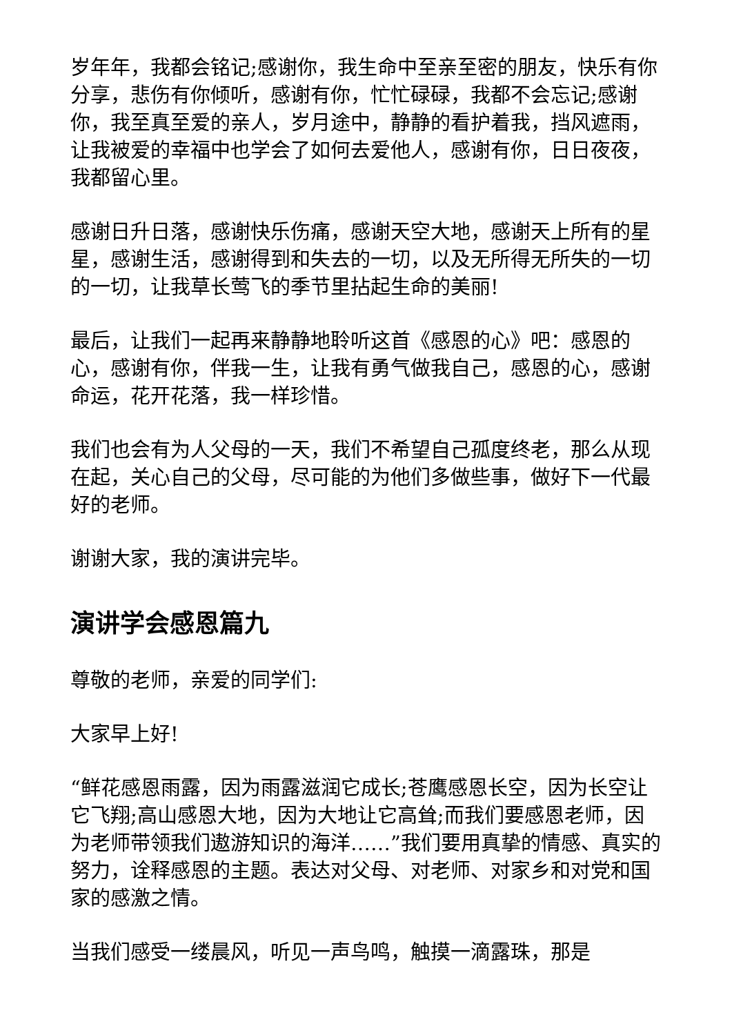岁年年，我都会铭记;感谢你，我生命中至亲至密的朋友，快乐有你分享，悲伤有你倾听，感谢有你，忙忙碌碌，我都不会忘记;感谢你，我至真至爱的亲人，岁月途中，静静的看护着我，挡风遮雨，让我被爱的幸福中也学会了如何去爱他人，感谢有你，日日夜夜，我都留心里。
感谢日升日落，感谢快乐伤痛，感谢天空大地，感谢天上所有的星星，感谢生活，感谢得到和失去的一切，以及无所得无所失的一切的一切，让我草长莺飞的季节里拈起生命的美丽!
最后，让我们一起再来静静地聆听这首《感恩的心》吧：感恩的心，感谢有你，伴我一生，让我有勇气做我自己，感恩的心，感谢命运，花开花落，我一样珍惜。
我们也会有为人父母的一天，我们不希望自己孤度终老，那么从现在起，关心自己的父母，尽可能的为他们多做些事，做好下一代最好的老师。
谢谢大家，我的演讲完毕。
演讲学会感恩篇九
尊敬的老师，亲爱的同学们:
大家早上好!
“鲜花感恩雨露，因为雨露滋润它成长;苍鹰感恩长空，因为长空让它飞翔;高山感恩大地，因为大地让它高耸;而我们要感恩老师，因为老师带领我们遨游知识的海洋……”我们要用真挚的情感、真实的努力，诠释感恩的主题。表达对父母、对老师、对家乡和对党和国家的感激之情。
当我们感受一缕晨风，听见一声鸟鸣，触摸一滴露珠，那是